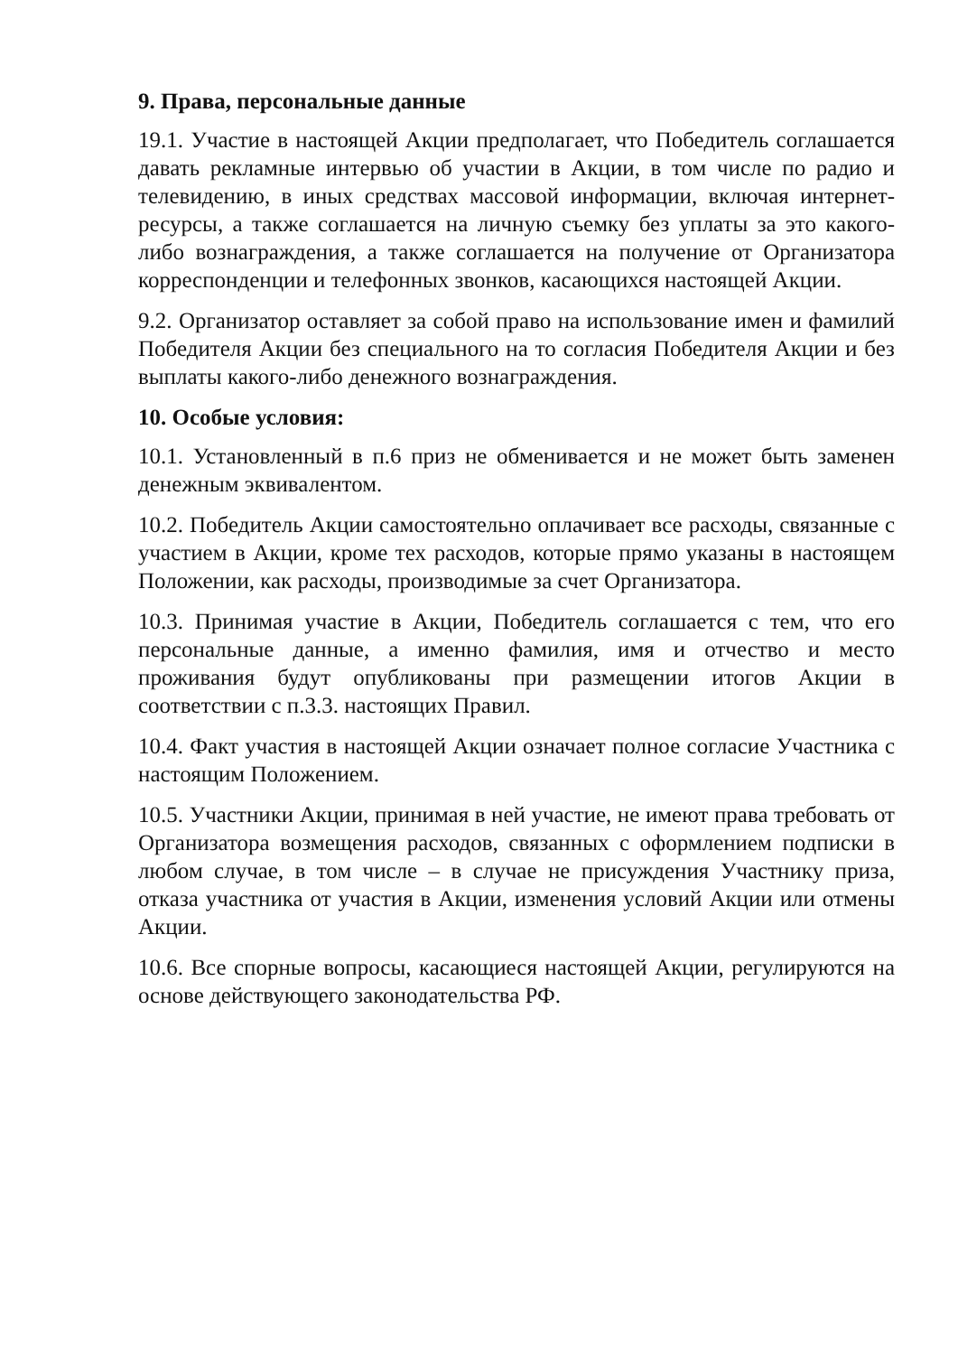9. Права, персональные данные
19.1. Участие в настоящей Акции предполагает, что Победитель соглашается давать рекламные интервью об участии в Акции, в том числе по радио и телевидению, в иных средствах массовой информации, включая интернет-ресурсы, а также соглашается на личную съемку без уплаты за это какого-либо вознаграждения, а также соглашается на получение от Организатора корреспонденции и телефонных звонков, касающихся настоящей Акции.
9.2. Организатор оставляет за собой право на использование имен и фамилий Победителя Акции без специального на то согласия Победителя Акции и без выплаты какого-либо денежного вознаграждения.
10. Особые условия:
10.1. Установленный в п.6 приз не обменивается и не может быть заменен денежным эквивалентом.
10.2. Победитель Акции самостоятельно оплачивает все расходы, связанные с участием в Акции, кроме тех расходов, которые прямо указаны в настоящем Положении, как расходы, производимые за счет Организатора.
10.3. Принимая участие в Акции, Победитель соглашается с тем, что его персональные данные, а именно фамилия, имя и отчество и место проживания будут опубликованы при размещении итогов Акции в соответствии с п.3.3. настоящих Правил.
10.4. Факт участия в настоящей Акции означает полное согласие Участника с настоящим Положением.
10.5. Участники Акции, принимая в ней участие, не имеют права требовать от Организатора возмещения расходов, связанных с оформлением подписки в любом случае, в том числе – в случае не присуждения Участнику приза, отказа участника от участия в Акции, изменения условий Акции или отмены Акции.
10.6. Все спорные вопросы, касающиеся настоящей Акции, регулируются на основе действующего законодательства РФ.